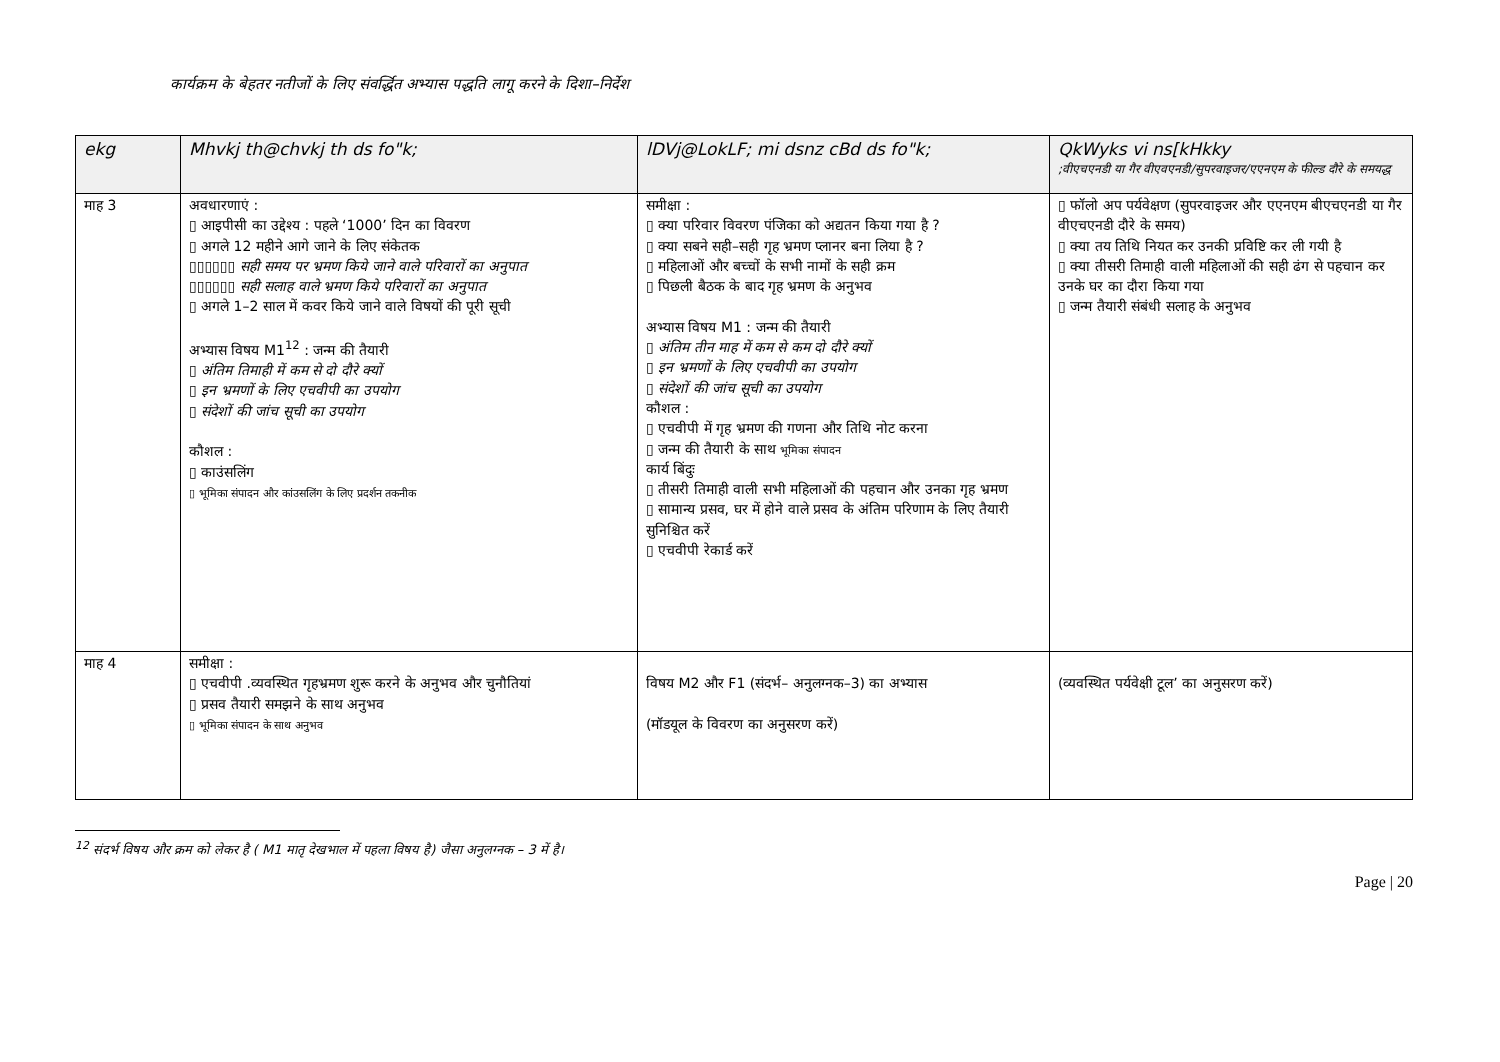कार्यक्रम के बेहतर नतीजों के लिए संवर्द्धित अभ्यास पद्धति लागू करने के दिशा–निर्देश
| ekg | Mhvkj th@chvkj th ds fo"k; | lDVj@LokLF; mi dsnz cBd ds fo"k; | QkWyks vi ns[kHkky ;वीएचएनडी या गैर वीएवएनडी/सुपरवाइजर/एएनएम के फील्ड दौरे के समयद्ध |
| --- | --- | --- | --- |
| माह 3 | अवधारणाएं : ▯ आइपीसी का उद्देश्य : पहले ‘1000’ दिन का विवरण ▯ अगले 12 महीने आगे जाने के लिए संकेतक ▯▯▯▯▯▯ सही समय पर भ्रमण किये जाने वाले परिवारों का अनुपात ▯▯▯▯▯▯ सही सलाह वाले भ्रमण किये परिवारों का अनुपात ▯ अगले 1–2 साल में कवर किये जाने वाले विषयों की पूरी सूची अभ्यास विषय M1<sup>12</sup> : जन्म की तैयारी ▯ अंतिम तिमाही में कम से दो दौरे क्यों ▯ इन भ्रमणों के लिए एचवीपी का उपयोग ▯ संदेशों की जांच सूची का उपयोग कौशल : ▯ काउंसलिंग ▯ भूमिका संपादन और कांउसलिंग के लिए प्रदर्शन तकनीक | समीक्षा : ▯ क्या परिवार विवरण पंजिका को अद्यतन किया गया है ? ▯ क्या सबने सही–सही गृह भ्रमण प्लानर बना लिया है ? ▯ महिलाओं और बच्चों के सभी नामों के सही क्रम ▯ पिछली बैठक के बाद गृह भ्रमण के अनुभव अभ्यास विषय M1 : जन्म की तैयारी ▯ अंतिम तीन माह में कम से कम दो दौरे क्यों ▯ इन भ्रमणों के लिए एचवीपी का उपयोग ▯ संदेशों की जांच सूची का उपयोग कौशल : ▯ एचवीपी में गृह भ्रमण की गणना और तिथि नोट करना ▯ जन्म की तैयारी के साथ भूमिका संपादन कार्य बिंदुः ▯ तीसरी तिमाही वाली सभी महिलाओं की पहचान और उनका गृह भ्रमण ▯ सामान्य प्रसव, घर में होने वाले प्रसव के अंतिम परिणाम के लिए तैयारी सुनिश्चित करें ▯ एचवीपी रेकार्ड करें | ▯ फॉलो अप पर्यवेक्षण (सुपरवाइजर और एएनएम बीएचएनडी या गैर वीएचएनडी दौरे के समय) ▯ क्या तय तिथि नियत कर उनकी प्रविष्टि कर ली गयी है ▯ क्या तीसरी तिमाही वाली महिलाओं की सही ढंग से पहचान कर उनके घर का दौरा किया गया ▯ जन्म तैयारी संबंधी सलाह के अनुभव |
| माह 4 | समीक्षा : ▯ एचवीपी .व्यवस्थित गृहभ्रमण शुरू करने के अनुभव और चुनौतियां ▯ प्रसव तैयारी समझने के साथ अनुभव ▯ भूमिका संपादन के साथ अनुभव | विषय M2 और F1 (संदर्भ– अनुलग्नक–3) का अभ्यास (मॉडयूल के विवरण का अनुसरण करें) | (व्यवस्थित पर्यवेक्षी टूल’ का अनुसरण करें) |
<sup>12</sup> संदर्भ विषय और क्रम को लेकर है ( M1 मातृ देखभाल में पहला विषय है) जैसा अनुलग्नक – 3 में है।
Page | 20